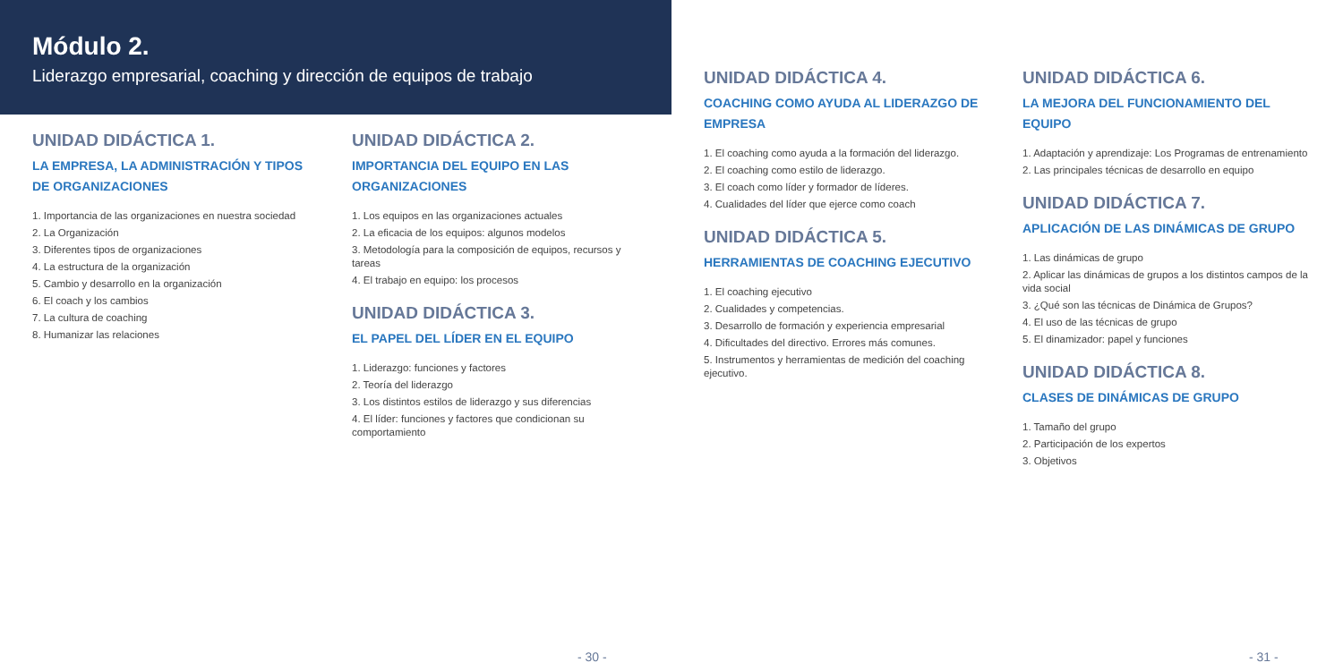Módulo 2.
Liderazgo empresarial, coaching y dirección de equipos de trabajo
UNIDAD DIDÁCTICA 1.
LA EMPRESA, LA ADMINISTRACIÓN Y TIPOS DE ORGANIZACIONES
1. Importancia de las organizaciones en nuestra sociedad
2. La Organización
3. Diferentes tipos de organizaciones
4. La estructura de la organización
5. Cambio y desarrollo en la organización
6. El coach y los cambios
7. La cultura de coaching
8. Humanizar las relaciones
UNIDAD DIDÁCTICA 2.
IMPORTANCIA DEL EQUIPO EN LAS ORGANIZACIONES
1. Los equipos en las organizaciones actuales
2. La eficacia de los equipos: algunos modelos
3. Metodología para la composición de equipos, recursos y tareas
4. El trabajo en equipo: los procesos
UNIDAD DIDÁCTICA 3.
EL PAPEL DEL LÍDER EN EL EQUIPO
1. Liderazgo: funciones y factores
2. Teoría del liderazgo
3. Los distintos estilos de liderazgo y sus diferencias
4. El líder: funciones y factores que condicionan su comportamiento
- 30 -
UNIDAD DIDÁCTICA 4.
COACHING COMO AYUDA AL LIDERAZGO DE EMPRESA
1. El coaching como ayuda a la formación del liderazgo.
2. El coaching como estilo de liderazgo.
3. El coach como líder y formador de líderes.
4. Cualidades del líder que ejerce como coach
UNIDAD DIDÁCTICA 5.
HERRAMIENTAS DE COACHING EJECUTIVO
1. El coaching ejecutivo
2. Cualidades y competencias.
3. Desarrollo de formación y experiencia empresarial
4. Dificultades del directivo. Errores más comunes.
5. Instrumentos y herramientas de medición del coaching ejecutivo.
UNIDAD DIDÁCTICA 6.
LA MEJORA DEL FUNCIONAMIENTO DEL EQUIPO
1. Adaptación y aprendizaje: Los Programas de entrenamiento
2. Las principales técnicas de desarrollo en equipo
UNIDAD DIDÁCTICA 7.
APLICACIÓN DE LAS DINÁMICAS DE GRUPO
1. Las dinámicas de grupo
2. Aplicar las dinámicas de grupos a los distintos campos de la vida social
3. ¿Qué son las técnicas de Dinámica de Grupos?
4. El uso de las técnicas de grupo
5. El dinamizador: papel y funciones
UNIDAD DIDÁCTICA 8.
CLASES DE DINÁMICAS DE GRUPO
1. Tamaño del grupo
2. Participación de los expertos
3. Objetivos
- 31 -